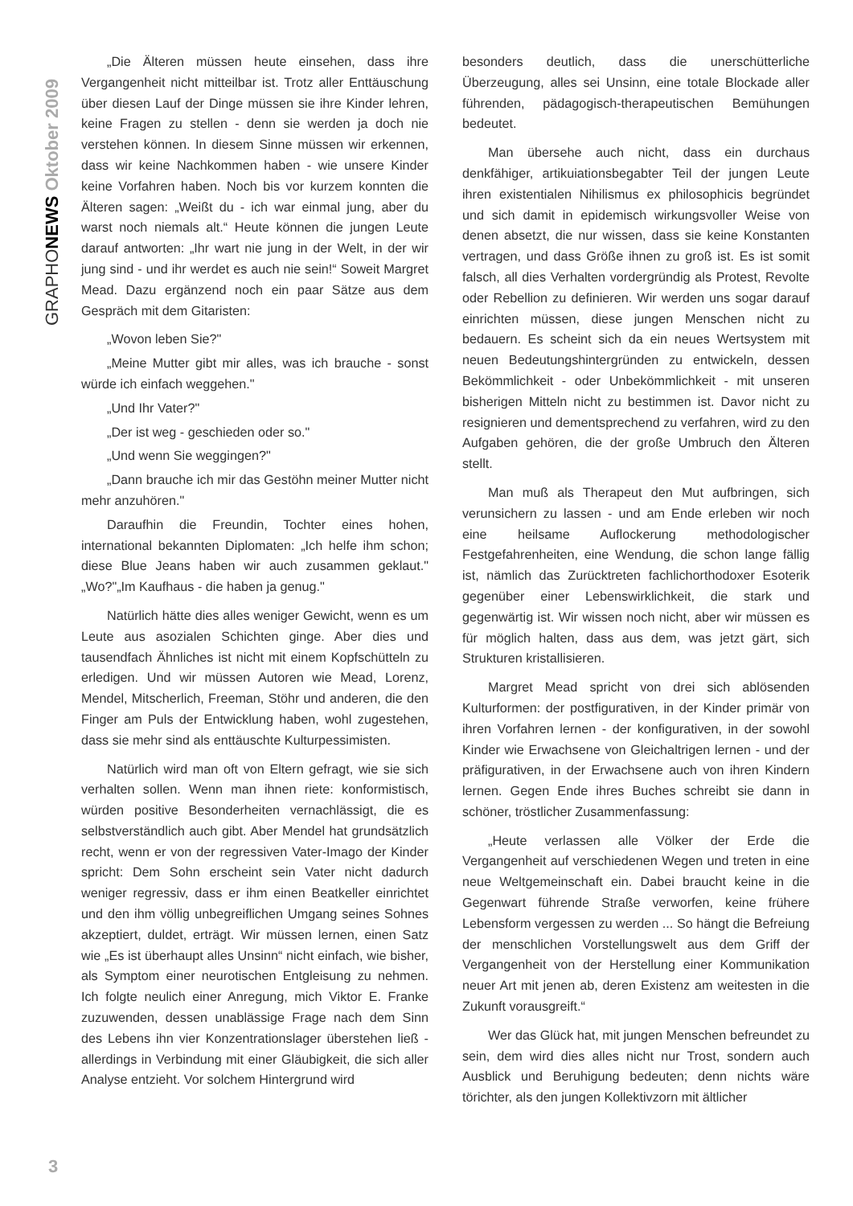GRAPHONEWS Oktober 2009
„Die Älteren müssen heute einsehen, dass ihre Vergangenheit nicht mitteilbar ist. Trotz aller Enttäuschung über diesen Lauf der Dinge müssen sie ihre Kinder lehren, keine Fragen zu stellen - denn sie werden ja doch nie verstehen können. In diesem Sinne müssen wir erkennen, dass wir keine Nachkommen haben - wie unsere Kinder keine Vorfahren haben. Noch bis vor kurzem konnten die Älteren sagen: „Weißt du - ich war einmal jung, aber du warst noch niemals alt.“ Heute können die jungen Leute darauf antworten: „Ihr wart nie jung in der Welt, in der wir jung sind - und ihr werdet es auch nie sein!“ Soweit Margret Mead. Dazu ergänzend noch ein paar Sätze aus dem Gespräch mit dem Gitaristen:
„Wovon leben Sie?"
„Meine Mutter gibt mir alles, was ich brauche - sonst würde ich einfach weggehen."
„Und Ihr Vater?"
„Der ist weg - geschieden oder so."
„Und wenn Sie weggingen?"
„Dann brauche ich mir das Gestöhn meiner Mutter nicht mehr anzuhören."
Daraufhin die Freundin, Tochter eines hohen, international bekannten Diplomaten: „Ich helfe ihm schon; diese Blue Jeans haben wir auch zusammen geklaut." „Wo?"„Im Kaufhaus - die haben ja genug."
Natürlich hätte dies alles weniger Gewicht, wenn es um Leute aus asozialen Schichten ginge. Aber dies und tausendfach Ähnliches ist nicht mit einem Kopfschütteln zu erledigen. Und wir müssen Autoren wie Mead, Lorenz, Mendel, Mitscherlich, Freeman, Stöhr und anderen, die den Finger am Puls der Entwicklung haben, wohl zugestehen, dass sie mehr sind als enttäuschte Kulturpessimisten.
Natürlich wird man oft von Eltern gefragt, wie sie sich verhalten sollen. Wenn man ihnen riete: konformistisch, würden positive Besonderheiten vernachlässigt, die es selbstverständlich auch gibt. Aber Mendel hat grundsätzlich recht, wenn er von der regressiven Vater-Imago der Kinder spricht: Dem Sohn erscheint sein Vater nicht dadurch weniger regressiv, dass er ihm einen Beatkeller einrichtet und den ihm völlig unbegreiflichen Umgang seines Sohnes akzeptiert, duldet, erträgt. Wir müssen lernen, einen Satz wie „Es ist überhaupt alles Unsinn“ nicht einfach, wie bisher, als Symptom einer neurotischen Entgleisung zu nehmen. Ich folgte neulich einer Anregung, mich Viktor E. Franke zuzuwenden, dessen unablässige Frage nach dem Sinn des Lebens ihn vier Konzentrationslager überstehen ließ - allerdings in Verbindung mit einer Gläubigkeit, die sich aller Analyse entzieht. Vor solchem Hintergrund wird
besonders deutlich, dass die unerschütterliche Überzeugung, alles sei Unsinn, eine totale Blockade aller führenden, pädagogisch-therapeutischen Bemühungen bedeutet.
Man übersehe auch nicht, dass ein durchaus denkfähiger, artikuiationsbegabter Teil der jungen Leute ihren existentialen Nihilismus ex philosophicis begründet und sich damit in epidemisch wirkungsvoller Weise von denen absetzt, die nur wissen, dass sie keine Konstanten vertragen, und dass Größe ihnen zu groß ist. Es ist somit falsch, all dies Verhalten vordergründig als Protest, Revolte oder Rebellion zu definieren. Wir werden uns sogar darauf einrichten müssen, diese jungen Menschen nicht zu bedauern. Es scheint sich da ein neues Wertsystem mit neuen Bedeutungshintergründen zu entwickeln, dessen Bekömmlichkeit - oder Unbekömmlichkeit - mit unseren bisherigen Mitteln nicht zu bestimmen ist. Davor nicht zu resignieren und dementsprechend zu verfahren, wird zu den Aufgaben gehören, die der große Umbruch den Älteren stellt.
Man muß als Therapeut den Mut aufbringen, sich verunsichern zu lassen - und am Ende erleben wir noch eine heilsame Auflockerung methodologischer Festgefahrenheiten, eine Wendung, die schon lange fällig ist, nämlich das Zurücktreten fachlichorthodoxer Esoterik gegenüber einer Lebenswirklichkeit, die stark und gegenwärtig ist. Wir wissen noch nicht, aber wir müssen es für möglich halten, dass aus dem, was jetzt gärt, sich Strukturen kristallisieren.
Margret Mead spricht von drei sich ablösenden Kulturformen: der postfigurativen, in der Kinder primär von ihren Vorfahren lernen - der konfigurativen, in der sowohl Kinder wie Erwachsene von Gleichaltrigen lernen - und der präfigurativen, in der Erwachsene auch von ihren Kindern lernen. Gegen Ende ihres Buches schreibt sie dann in schöner, tröstlicher Zusammenfassung:
„Heute verlassen alle Völker der Erde die Vergangenheit auf verschiedenen Wegen und treten in eine neue Weltgemeinschaft ein. Dabei braucht keine in die Gegenwart führende Straße verworfen, keine frühere Lebensform vergessen zu werden ... So hängt die Befreiung der menschlichen Vorstellungswelt aus dem Griff der Vergangenheit von der Herstellung einer Kommunikation neuer Art mit jenen ab, deren Existenz am weitesten in die Zukunft vorausgreift.“
Wer das Glück hat, mit jungen Menschen befreundet zu sein, dem wird dies alles nicht nur Trost, sondern auch Ausblick und Beruhigung bedeuten; denn nichts wäre törichter, als den jungen Kollektivzorn mit ältlicher
3